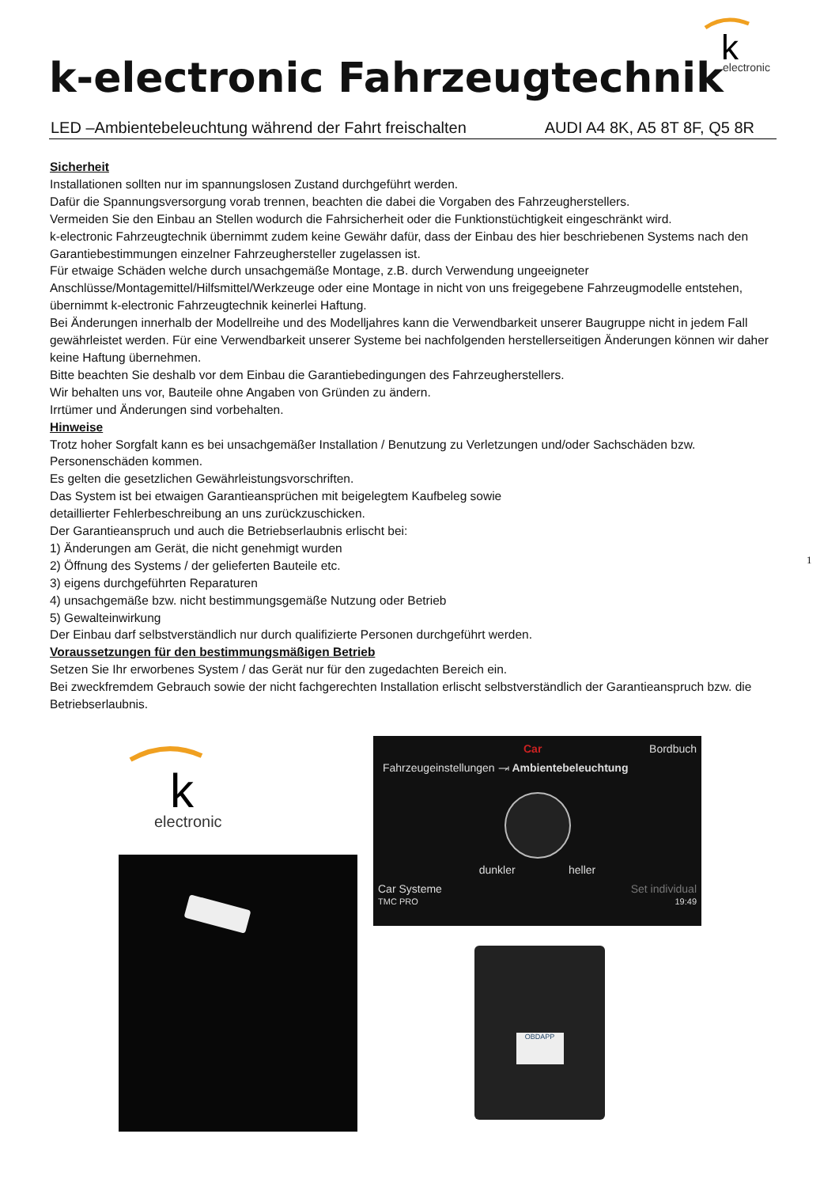k
electronic
k-electronic Fahrzeugtechnik
LED –Ambientebeleuchtung während der Fahrt freischalten AUDI A4 8K, A5 8T 8F, Q5 8R
Sicherheit
Installationen sollten nur im spannungslosen Zustand durchgeführt werden.
Dafür die Spannungsversorgung vorab trennen, beachten die dabei die Vorgaben des Fahrzeugherstellers.
Vermeiden Sie den Einbau an Stellen wodurch die Fahrsicherheit oder die Funktionstüchtigkeit eingeschränkt wird.
k-electronic Fahrzeugtechnik übernimmt zudem keine Gewähr dafür, dass der Einbau des hier beschriebenen Systems nach den Garantiebestimmungen einzelner Fahrzeughersteller zugelassen ist.
Für etwaige Schäden welche durch unsachgemäße Montage, z.B. durch Verwendung ungeeigneter Anschlüsse/Montagemittel/Hilfsmittel/Werkzeuge oder eine Montage in nicht von uns freigegebene Fahrzeugmodelle entstehen, übernimmt k-electronic Fahrzeugtechnik keinerlei Haftung.
Bei Änderungen innerhalb der Modellreihe und des Modelljahres kann die Verwendbarkeit unserer Baugruppe nicht in jedem Fall gewährleistet werden. Für eine Verwendbarkeit unserer Systeme bei nachfolgenden herstellerseitigen Änderungen können wir daher keine Haftung übernehmen.
Bitte beachten Sie deshalb vor dem Einbau die Garantiebedingungen des Fahrzeugherstellers.
Wir behalten uns vor, Bauteile ohne Angaben von Gründen zu ändern.
Irrtümer und Änderungen sind vorbehalten.
Hinweise
Trotz hoher Sorgfalt kann es bei unsachgemäßer Installation / Benutzung zu Verletzungen und/oder Sachschäden bzw. Personenschäden kommen.
Es gelten die gesetzlichen Gewährleistungsvorschriften.
Das System ist bei etwaigen Garantieansprüchen mit beigelegtem Kaufbeleg sowie
detaillierter Fehlerbeschreibung an uns zurückzuschicken.
Der Garantieanspruch und auch die Betriebserlaubnis erlischt bei:
1) Änderungen am Gerät, die nicht genehmigt wurden
2) Öffnung des Systems / der gelieferten Bauteile etc.
3) eigens durchgeführten Reparaturen
4) unsachgemäße bzw. nicht bestimmungsgemäße Nutzung oder Betrieb
5) Gewalteinwirkung
Der Einbau darf selbstverständlich nur durch qualifizierte Personen durchgeführt werden.
Voraussetzungen für den bestimmungsmäßigen Betrieb
Setzen Sie Ihr erworbenes System / das Gerät nur für den zugedachten Bereich ein.
Bei zweckfremdem Gebrauch sowie der nicht fachgerechten Installation erlischt selbstverständlich der Garantieanspruch bzw. die Betriebserlaubnis.
1
k
electronic
Car Bordbuch
Fahrzeugeinstellungen ⥗ Ambientebeleuchtung
dunkler heller
Car Systeme Set individual
TMC PRO 19:49
OBDAPP